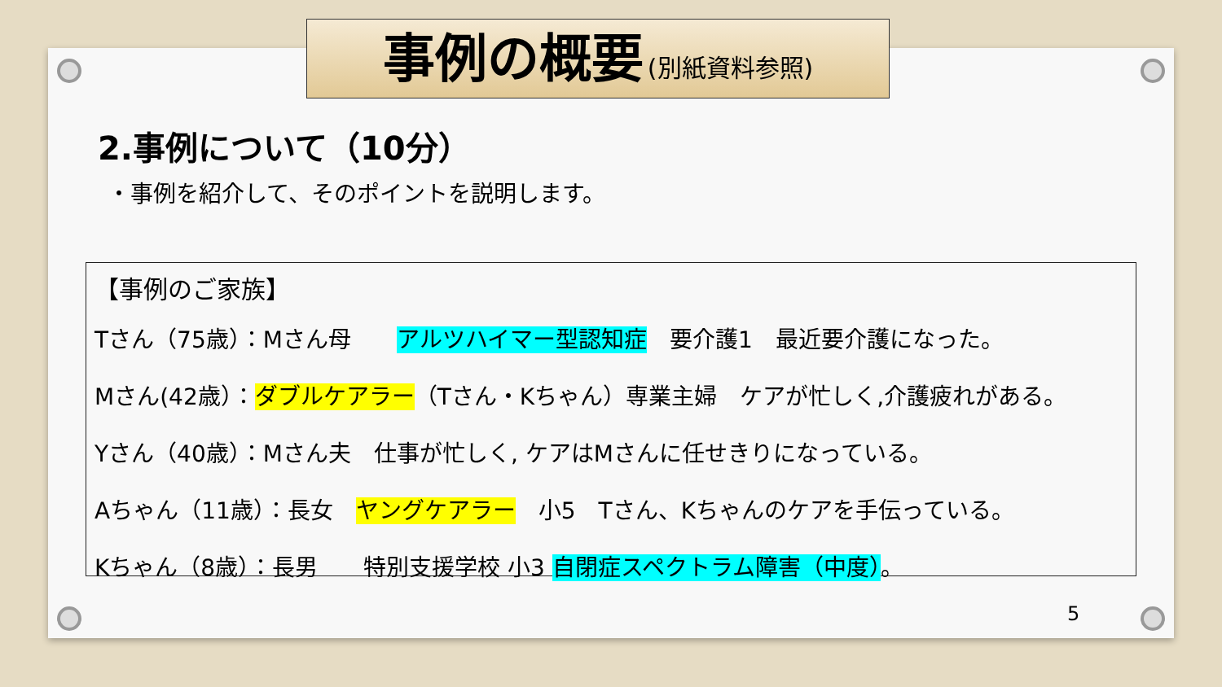事例の概要 (別紙資料参照)
2.事例について（10分）
・事例を紹介して、そのポイントを説明します。
【事例のご家族】
Tさん（75歳）：Mさん母　　アルツハイマー型認知症　要介護1　最近要介護になった。
Mさん(42歳）：ダブルケアラー（Tさん・Kちゃん）専業主婦　ケアが忙しく,介護疲れがある。
Yさん（40歳）：Mさん夫　仕事が忙しく, ケアはMさんに任せきりになっている。
Aちゃん（11歳）：長女　ヤングケアラー　小5　Tさん、Kちゃんのケアを手伝っている。
Kちゃん（8歳）：長男　　特別支援学校 小3 自閉症スペクトラム障害（中度）。
5